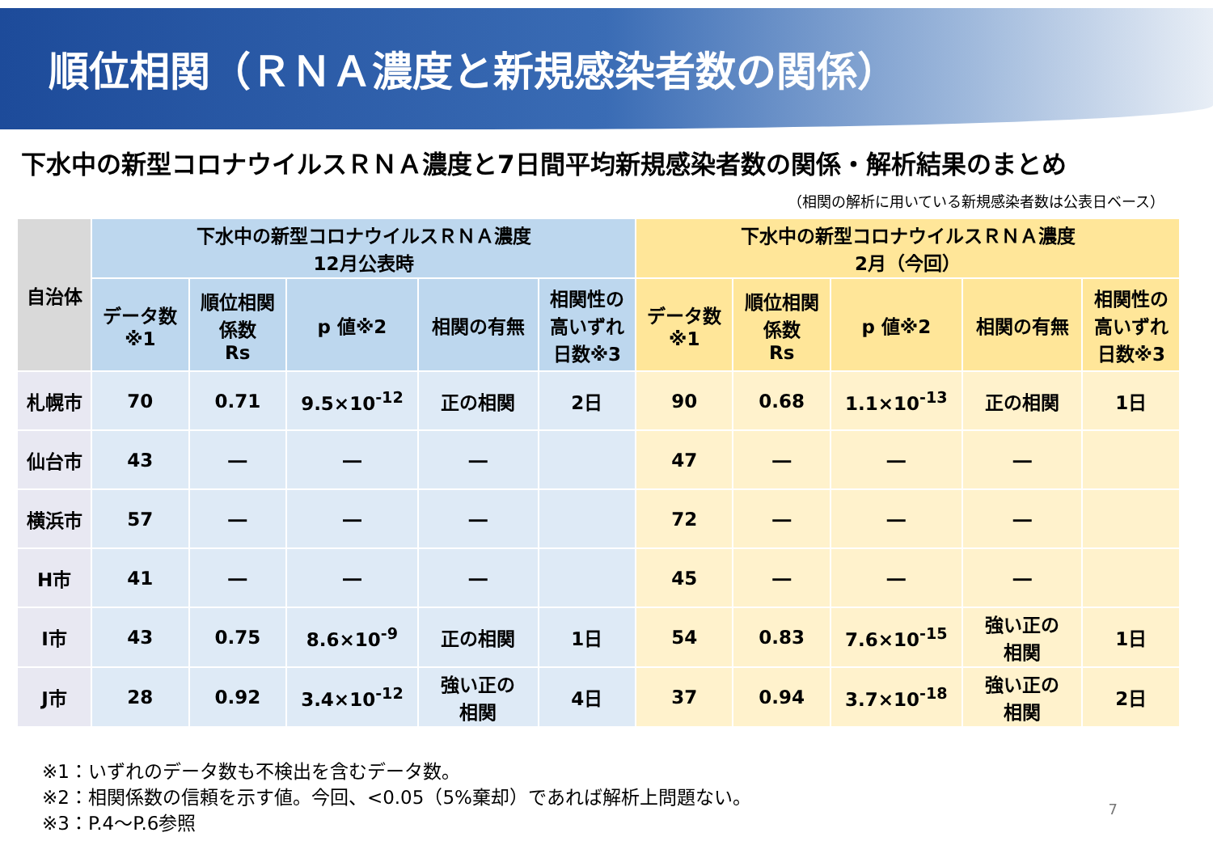順位相関（ＲＮＡ濃度と新規感染者数の関係）
下水中の新型コロナウイルスＲＮＡ濃度と7日間平均新規感染者数の関係・解析結果のまとめ
（相関の解析に用いている新規感染者数は公表日ベース）
| 自治体 | 下水中の新型コロナウイルスＲＮＡ濃度 12月公表時 | | | | | 下水中の新型コロナウイルスＲＮＡ濃度 2月（今回） | | | | |
| --- | --- | --- | --- | --- | --- | --- | --- | --- | --- | --- |
| | データ数 ※1 | 順位相関 係数 Rs | p 値※2 | 相関の有無 | 相関性の 高いずれ 日数※3 | データ数 ※1 | 順位相関 係数 Rs | p 値※2 | 相関の有無 | 相関性の 高いずれ 日数※3 |
| 札幌市 | 70 | 0.71 | 9.5×10<sup>-12</sup> | 正の相関 | 2日 | 90 | 0.68 | 1.1×10<sup>-13</sup> | 正の相関 | 1日 |
| 仙台市 | 43 | ― | ― | ― | | 47 | ― | ― | ― | |
| 横浜市 | 57 | ― | ― | ― | | 72 | ― | ― | ― | |
| H市 | 41 | ― | ― | ― | | 45 | ― | ― | ― | |
| I市 | 43 | 0.75 | 8.6×10<sup>-9</sup> | 正の相関 | 1日 | 54 | 0.83 | 7.6×10<sup>-15</sup> | 強い正の 相関 | 1日 |
| J市 | 28 | 0.92 | 3.4×10<sup>-12</sup> | 強い正の 相関 | 4日 | 37 | 0.94 | 3.7×10<sup>-18</sup> | 強い正の 相関 | 2日 |
※1：いずれのデータ数も不検出を含むデータ数。
※2：相関係数の信頼を示す値。今回、<0.05（5%棄却）であれば解析上問題ない。
※3：P.4～P.6参照
7